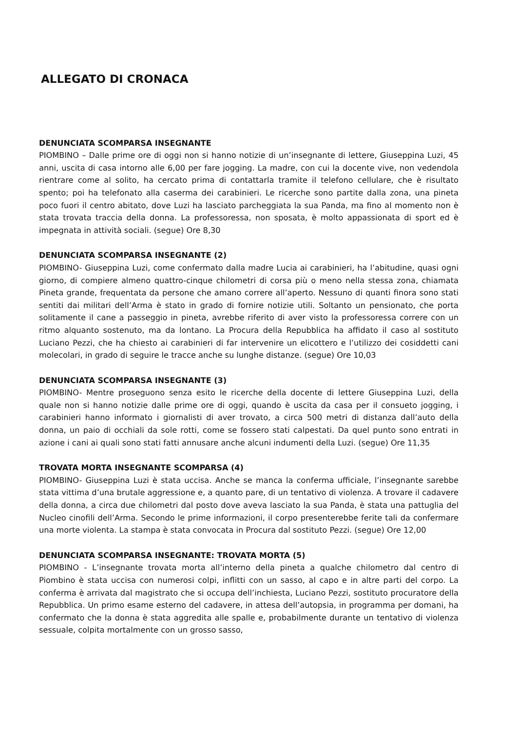ALLEGATO DI CRONACA
DENUNCIATA SCOMPARSA INSEGNANTE
PIOMBINO – Dalle prime ore di oggi non si hanno notizie di un’insegnante di lettere, Giuseppina Luzi, 45 anni, uscita di casa intorno alle 6,00 per fare jogging. La madre, con cui la docente vive, non vedendola rientrare come al solito, ha cercato prima di contattarla tramite il telefono cellulare, che è risultato spento; poi ha telefonato alla caserma dei carabinieri. Le ricerche sono partite dalla zona, una pineta poco fuori il centro abitato, dove Luzi ha lasciato parcheggiata la sua Panda, ma fino al momento non è stata trovata traccia della donna. La professoressa, non sposata, è molto appassionata di sport ed è impegnata in attività sociali. (segue) Ore 8,30
DENUNCIATA SCOMPARSA INSEGNANTE (2)
PIOMBINO- Giuseppina Luzi, come confermato dalla madre Lucia ai carabinieri, ha l’abitudine, quasi ogni giorno, di compiere almeno quattro-cinque chilometri di corsa più o meno nella stessa zona, chiamata Pineta grande, frequentata da persone che amano correre all’aperto. Nessuno di quanti finora sono stati sentiti dai militari dell’Arma è stato in grado di fornire notizie utili. Soltanto un pensionato, che porta solitamente il cane a passeggio in pineta, avrebbe riferito di aver visto la professoressa correre con un ritmo alquanto sostenuto, ma da lontano. La Procura della Repubblica ha affidato il caso al sostituto Luciano Pezzi, che ha chiesto ai carabinieri di far intervenire un elicottero e l’utilizzo dei cosiddetti cani molecolari, in grado di seguire le tracce anche su lunghe distanze. (segue) Ore 10,03
DENUNCIATA SCOMPARSA INSEGNANTE (3)
PIOMBINO- Mentre proseguono senza esito le ricerche della docente di lettere Giuseppina Luzi, della quale non si hanno notizie dalle prime ore di oggi, quando è uscita da casa per il consueto jogging, i carabinieri hanno informato i giornalisti di aver trovato, a circa 500 metri di distanza dall’auto della donna, un paio di occhiali da sole rotti, come se fossero stati calpestati. Da quel punto sono entrati in azione i cani ai quali sono stati fatti annusare anche alcuni indumenti della Luzi. (segue) Ore 11,35
TROVATA MORTA INSEGNANTE SCOMPARSA (4)
PIOMBINO- Giuseppina Luzi è stata uccisa. Anche se manca la conferma ufficiale, l’insegnante sarebbe stata vittima d’una brutale aggressione e, a quanto pare, di un tentativo di violenza. A trovare il cadavere della donna, a circa due chilometri dal posto dove aveva lasciato la sua Panda, è stata una pattuglia del Nucleo cinofili dell’Arma. Secondo le prime informazioni, il corpo presenterebbe ferite tali da confermare una morte violenta. La stampa è stata convocata in Procura dal sostituto Pezzi. (segue) Ore 12,00
DENUNCIATA SCOMPARSA INSEGNANTE: TROVATA MORTA (5)
PIOMBINO - L’insegnante trovata morta all’interno della pineta a qualche chilometro dal centro di Piombino è stata uccisa con numerosi colpi, inflitti con un sasso, al capo e in altre parti del corpo. La conferma è arrivata dal magistrato che si occupa dell’inchiesta, Luciano Pezzi, sostituto procuratore della Repubblica. Un primo esame esterno del cadavere, in attesa dell’autopsia, in programma per domani, ha confermato che la donna è stata aggredita alle spalle e, probabilmente durante un tentativo di violenza sessuale, colpita mortalmente con un grosso sasso,